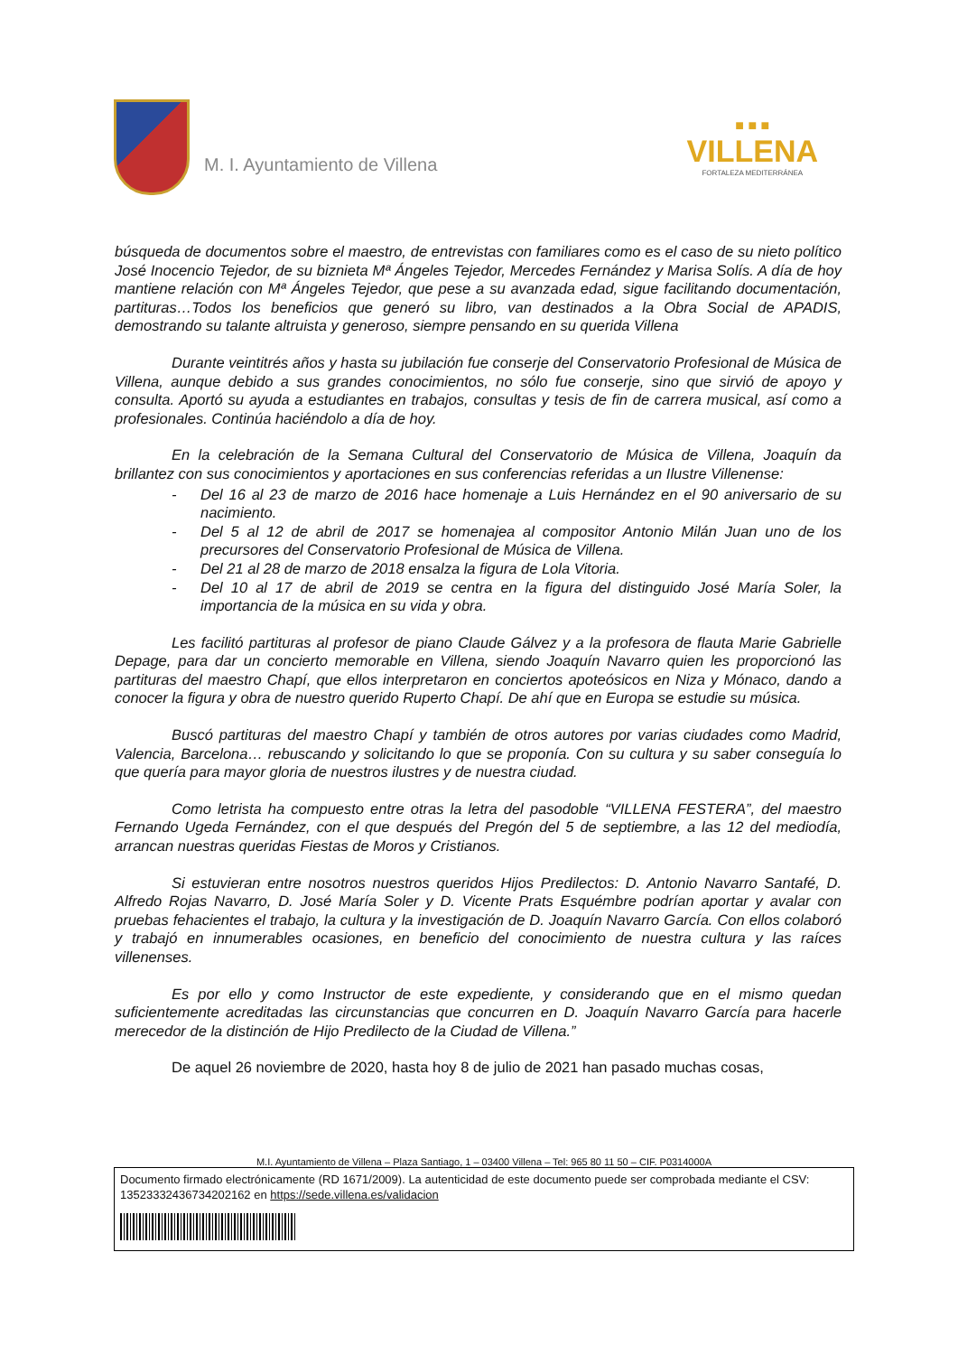M. I. Ayuntamiento de Villena
■ ■ ■
VILLENA
FORTALEZA MEDITERRÁNEA
búsqueda de documentos sobre el maestro, de entrevistas con familiares como es el caso de su nieto político José Inocencio Tejedor, de su biznieta Mª Ángeles Tejedor, Mercedes Fernández y Marisa Solís. A día de hoy mantiene relación con Mª Ángeles Tejedor, que pese a su avanzada edad, sigue facilitando documentación, partituras…Todos los beneficios que generó su libro, van destinados a la Obra Social de APADIS, demostrando su talante altruista y generoso, siempre pensando en su querida Villena
Durante veintitrés años y hasta su jubilación fue conserje del Conservatorio Profesional de Música de Villena, aunque debido a sus grandes conocimientos, no sólo fue conserje, sino que sirvió de apoyo y consulta. Aportó su ayuda a estudiantes en trabajos, consultas y tesis de fin de carrera musical, así como a profesionales. Continúa haciéndolo a día de hoy.
En la celebración de la Semana Cultural del Conservatorio de Música de Villena, Joaquín da brillantez con sus conocimientos y aportaciones en sus conferencias referidas a un Ilustre Villenense:
- Del 16 al 23 de marzo de 2016 hace homenaje a Luis Hernández en el 90 aniversario de su nacimiento.
- Del 5 al 12 de abril de 2017 se homenajea al compositor Antonio Milán Juan uno de los precursores del Conservatorio Profesional de Música de Villena.
- Del 21 al 28 de marzo de 2018 ensalza la figura de Lola Vitoria.
- Del 10 al 17 de abril de 2019 se centra en la figura del distinguido José María Soler, la importancia de la música en su vida y obra.
Les facilitó partituras al profesor de piano Claude Gálvez y a la profesora de flauta Marie Gabrielle Depage, para dar un concierto memorable en Villena, siendo Joaquín Navarro quien les proporcionó las partituras del maestro Chapí, que ellos interpretaron en conciertos apoteósicos en Niza y Mónaco, dando a conocer la figura y obra de nuestro querido Ruperto Chapí. De ahí que en Europa se estudie su música.
Buscó partituras del maestro Chapí y también de otros autores por varias ciudades como Madrid, Valencia, Barcelona… rebuscando y solicitando lo que se proponía. Con su cultura y su saber conseguía lo que quería para mayor gloria de nuestros ilustres y de nuestra ciudad.
Como letrista ha compuesto entre otras la letra del pasodoble “VILLENA FESTERA”, del maestro Fernando Ugeda Fernández, con el que después del Pregón del 5 de septiembre, a las 12 del mediodía, arrancan nuestras queridas Fiestas de Moros y Cristianos.
Si estuvieran entre nosotros nuestros queridos Hijos Predilectos: D. Antonio Navarro Santafé, D. Alfredo Rojas Navarro, D. José María Soler y D. Vicente Prats Esquémbre podrían aportar y avalar con pruebas fehacientes el trabajo, la cultura y la investigación de D. Joaquín Navarro García. Con ellos colaboró y trabajó en innumerables ocasiones, en beneficio del conocimiento de nuestra cultura y las raíces villenenses.
Es por ello y como Instructor de este expediente, y considerando que en el mismo quedan suficientemente acreditadas las circunstancias que concurren en D. Joaquín Navarro García para hacerle merecedor de la distinción de Hijo Predilecto de la Ciudad de Villena.”
De aquel 26 noviembre de 2020, hasta hoy 8 de julio de 2021 han pasado muchas cosas,
M.I. Ayuntamiento de Villena – Plaza Santiago, 1 – 03400 Villena – Tel: 965 80 11 50 – CIF. P0314000A
Documento firmado electrónicamente (RD 1671/2009). La autenticidad de este documento puede ser comprobada mediante el CSV: 13523332436734202162 en https://sede.villena.es/validacion